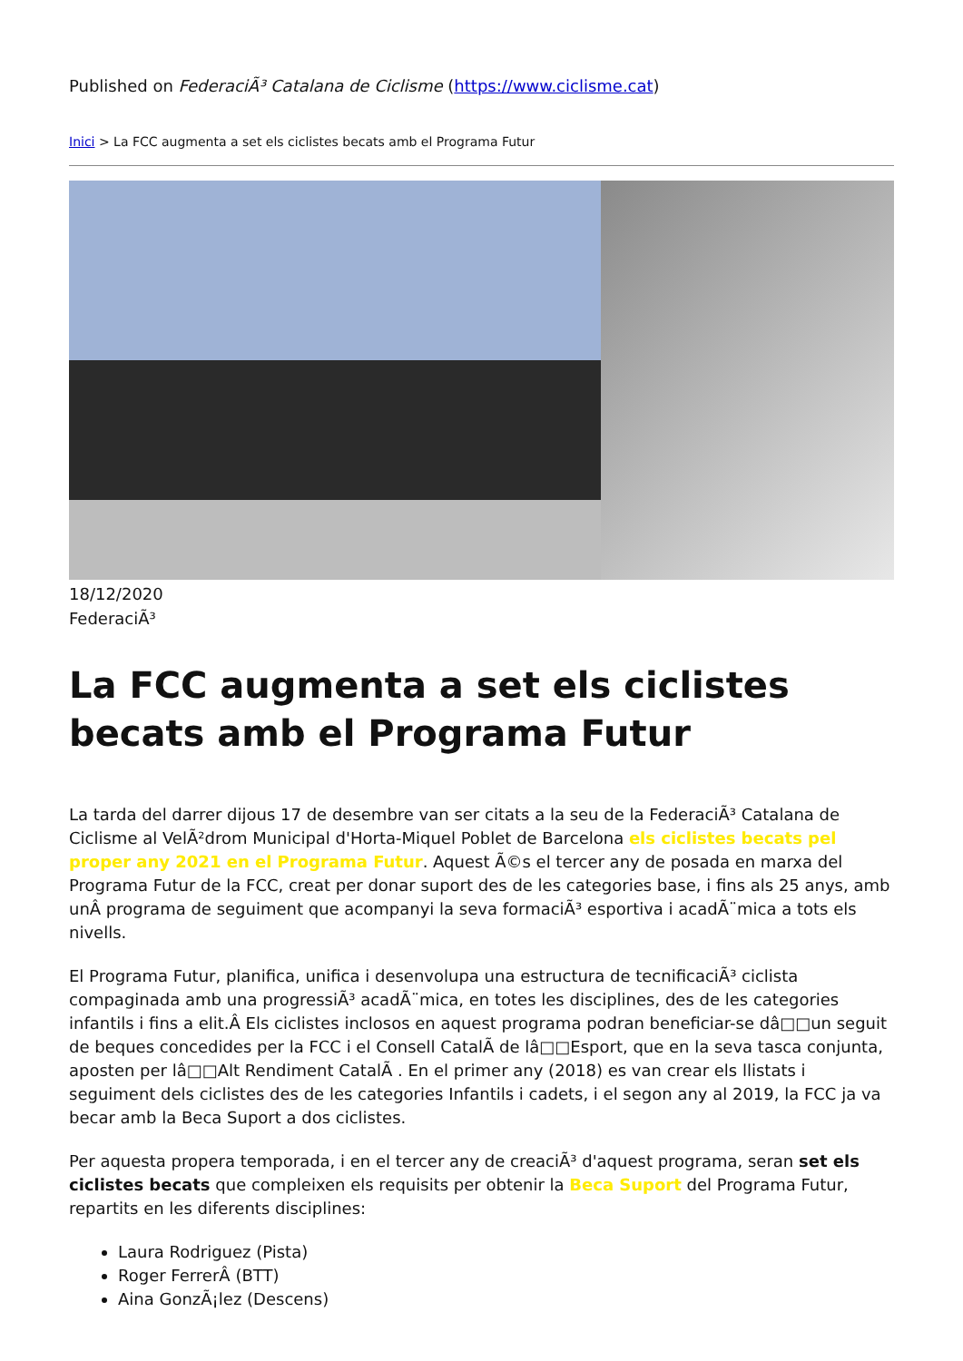Published on FederaciÃ³ Catalana de Ciclisme (https://www.ciclisme.cat)
Inici > La FCC augmenta a set els ciclistes becats amb el Programa Futur
18/12/2020
FederaciÃ³
La FCC augmenta a set els ciclistes becats amb el Programa Futur
La tarda del darrer dijous 17 de desembre van ser citats a la seu de la FederaciÃ³ Catalana de Ciclisme al VelÃ²drom Municipal d'Horta-Miquel Poblet de Barcelona els ciclistes becats pel proper any 2021 en el Programa Futur. Aquest Ã©s el tercer any de posada en marxa del Programa Futur de la FCC, creat per donar suport des de les categories base, i fins als 25 anys, amb unÂ programa de seguiment que acompanyi la seva formaciÃ³ esportiva i acadÃ¨mica a tots els nivells.
El Programa Futur, planifica, unifica i desenvolupa una estructura de tecnificaciÃ³ ciclista compaginada amb una progressiÃ³ acadÃ¨mica, en totes les disciplines, des de les categories infantils i fins a elit.Â Els ciclistes inclosos en aquest programa podran beneficiar-se dâ□□un seguit de beques concedides per la FCC i el Consell CatalÃ de lâ□□Esport, que en la seva tasca conjunta, aposten per lâ□□Alt Rendiment CatalÃ . En el primer any (2018) es van crear els llistats i seguiment dels ciclistes des de les categories Infantils i cadets, i el segon any al 2019, la FCC ja va becar amb la Beca Suport a dos ciclistes.
Per aquesta propera temporada, i en el tercer any de creaciÃ³ d'aquest programa, seran set els ciclistes becats que compleixen els requisits per obtenir la Beca Suport del Programa Futur, repartits en les diferents disciplines:
Laura Rodriguez (Pista)
Roger FerrerÂ (BTT)
Aina GonzÃ¡lez (Descens)